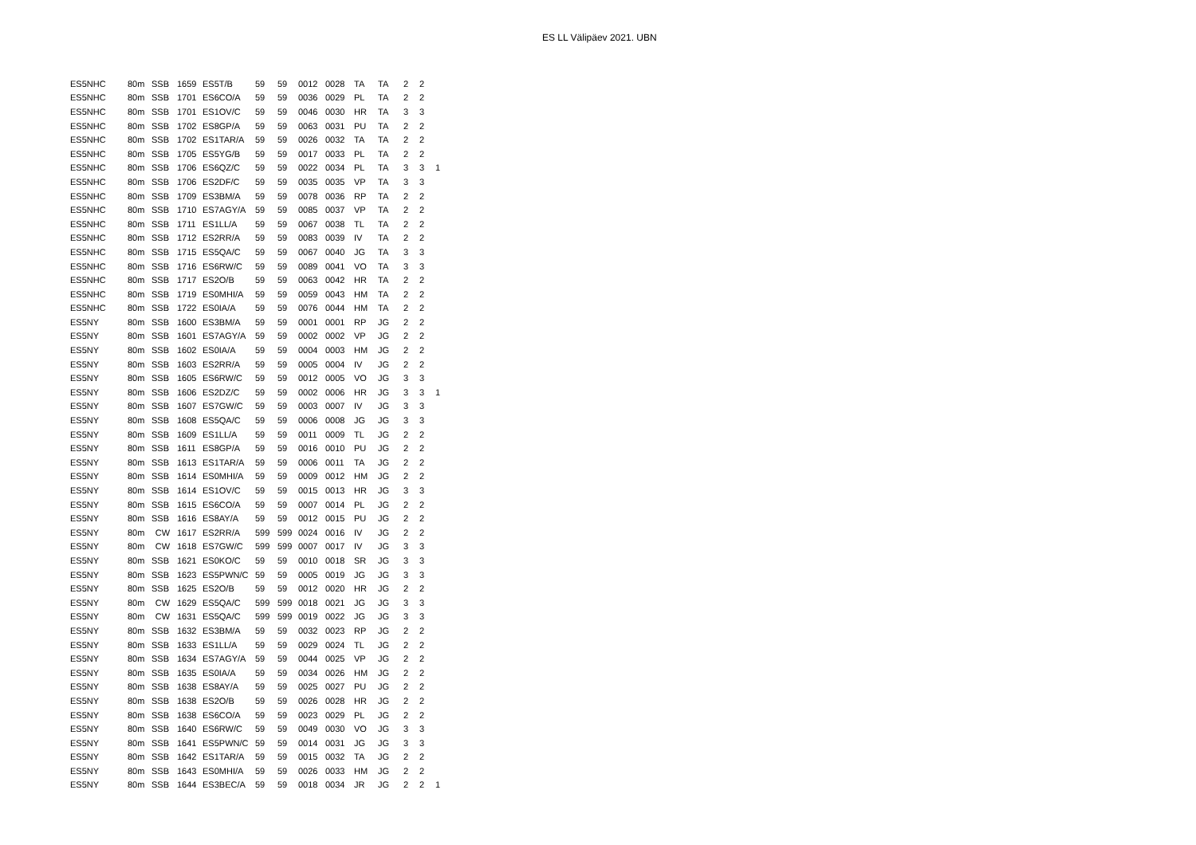ES LL Välipäev 2021. UBN
| ES5NHC | 80m | SSB | 1659 | ES5T/B | 59 | 59 | 0012 | 0028 | TA | TA | 2 | 2 | |
| ES5NHC | 80m | SSB | 1701 | ES6CO/A | 59 | 59 | 0036 | 0029 | PL | TA | 2 | 2 | |
| ES5NHC | 80m | SSB | 1701 | ES1OV/C | 59 | 59 | 0046 | 0030 | HR | TA | 3 | 3 | |
| ES5NHC | 80m | SSB | 1702 | ES8GP/A | 59 | 59 | 0063 | 0031 | PU | TA | 2 | 2 | |
| ES5NHC | 80m | SSB | 1702 | ES1TAR/A | 59 | 59 | 0026 | 0032 | TA | TA | 2 | 2 | |
| ES5NHC | 80m | SSB | 1705 | ES5YG/B | 59 | 59 | 0017 | 0033 | PL | TA | 2 | 2 | |
| ES5NHC | 80m | SSB | 1706 | ES6QZ/C | 59 | 59 | 0022 | 0034 | PL | TA | 3 | 3 | 1 |
| ES5NHC | 80m | SSB | 1706 | ES2DF/C | 59 | 59 | 0035 | 0035 | VP | TA | 3 | 3 | |
| ES5NHC | 80m | SSB | 1709 | ES3BM/A | 59 | 59 | 0078 | 0036 | RP | TA | 2 | 2 | |
| ES5NHC | 80m | SSB | 1710 | ES7AGY/A | 59 | 59 | 0085 | 0037 | VP | TA | 2 | 2 | |
| ES5NHC | 80m | SSB | 1711 | ES1LL/A | 59 | 59 | 0067 | 0038 | TL | TA | 2 | 2 | |
| ES5NHC | 80m | SSB | 1712 | ES2RR/A | 59 | 59 | 0083 | 0039 | IV | TA | 2 | 2 | |
| ES5NHC | 80m | SSB | 1715 | ES5QA/C | 59 | 59 | 0067 | 0040 | JG | TA | 3 | 3 | |
| ES5NHC | 80m | SSB | 1716 | ES6RW/C | 59 | 59 | 0089 | 0041 | VO | TA | 3 | 3 | |
| ES5NHC | 80m | SSB | 1717 | ES2O/B | 59 | 59 | 0063 | 0042 | HR | TA | 2 | 2 | |
| ES5NHC | 80m | SSB | 1719 | ES0MHI/A | 59 | 59 | 0059 | 0043 | HM | TA | 2 | 2 | |
| ES5NHC | 80m | SSB | 1722 | ES0IA/A | 59 | 59 | 0076 | 0044 | HM | TA | 2 | 2 | |
| ES5NY | 80m | SSB | 1600 | ES3BM/A | 59 | 59 | 0001 | 0001 | RP | JG | 2 | 2 | |
| ES5NY | 80m | SSB | 1601 | ES7AGY/A | 59 | 59 | 0002 | 0002 | VP | JG | 2 | 2 | |
| ES5NY | 80m | SSB | 1602 | ES0IA/A | 59 | 59 | 0004 | 0003 | HM | JG | 2 | 2 | |
| ES5NY | 80m | SSB | 1603 | ES2RR/A | 59 | 59 | 0005 | 0004 | IV | JG | 2 | 2 | |
| ES5NY | 80m | SSB | 1605 | ES6RW/C | 59 | 59 | 0012 | 0005 | VO | JG | 3 | 3 | |
| ES5NY | 80m | SSB | 1606 | ES2DZ/C | 59 | 59 | 0002 | 0006 | HR | JG | 3 | 3 | 1 |
| ES5NY | 80m | SSB | 1607 | ES7GW/C | 59 | 59 | 0003 | 0007 | IV | JG | 3 | 3 | |
| ES5NY | 80m | SSB | 1608 | ES5QA/C | 59 | 59 | 0006 | 0008 | JG | JG | 3 | 3 | |
| ES5NY | 80m | SSB | 1609 | ES1LL/A | 59 | 59 | 0011 | 0009 | TL | JG | 2 | 2 | |
| ES5NY | 80m | SSB | 1611 | ES8GP/A | 59 | 59 | 0016 | 0010 | PU | JG | 2 | 2 | |
| ES5NY | 80m | SSB | 1613 | ES1TAR/A | 59 | 59 | 0006 | 0011 | TA | JG | 2 | 2 | |
| ES5NY | 80m | SSB | 1614 | ES0MHI/A | 59 | 59 | 0009 | 0012 | HM | JG | 2 | 2 | |
| ES5NY | 80m | SSB | 1614 | ES1OV/C | 59 | 59 | 0015 | 0013 | HR | JG | 3 | 3 | |
| ES5NY | 80m | SSB | 1615 | ES6CO/A | 59 | 59 | 0007 | 0014 | PL | JG | 2 | 2 | |
| ES5NY | 80m | SSB | 1616 | ES8AY/A | 59 | 59 | 0012 | 0015 | PU | JG | 2 | 2 | |
| ES5NY | 80m | CW | 1617 | ES2RR/A | 599 | 599 | 0024 | 0016 | IV | JG | 2 | 2 | |
| ES5NY | 80m | CW | 1618 | ES7GW/C | 599 | 599 | 0007 | 0017 | IV | JG | 3 | 3 | |
| ES5NY | 80m | SSB | 1621 | ES0KO/C | 59 | 59 | 0010 | 0018 | SR | JG | 3 | 3 | |
| ES5NY | 80m | SSB | 1623 | ES5PWN/C | 59 | 59 | 0005 | 0019 | JG | JG | 3 | 3 | |
| ES5NY | 80m | SSB | 1625 | ES2O/B | 59 | 59 | 0012 | 0020 | HR | JG | 2 | 2 | |
| ES5NY | 80m | CW | 1629 | ES5QA/C | 599 | 599 | 0018 | 0021 | JG | JG | 3 | 3 | |
| ES5NY | 80m | CW | 1631 | ES5QA/C | 599 | 599 | 0019 | 0022 | JG | JG | 3 | 3 | |
| ES5NY | 80m | SSB | 1632 | ES3BM/A | 59 | 59 | 0032 | 0023 | RP | JG | 2 | 2 | |
| ES5NY | 80m | SSB | 1633 | ES1LL/A | 59 | 59 | 0029 | 0024 | TL | JG | 2 | 2 | |
| ES5NY | 80m | SSB | 1634 | ES7AGY/A | 59 | 59 | 0044 | 0025 | VP | JG | 2 | 2 | |
| ES5NY | 80m | SSB | 1635 | ES0IA/A | 59 | 59 | 0034 | 0026 | HM | JG | 2 | 2 | |
| ES5NY | 80m | SSB | 1638 | ES8AY/A | 59 | 59 | 0025 | 0027 | PU | JG | 2 | 2 | |
| ES5NY | 80m | SSB | 1638 | ES2O/B | 59 | 59 | 0026 | 0028 | HR | JG | 2 | 2 | |
| ES5NY | 80m | SSB | 1638 | ES6CO/A | 59 | 59 | 0023 | 0029 | PL | JG | 2 | 2 | |
| ES5NY | 80m | SSB | 1640 | ES6RW/C | 59 | 59 | 0049 | 0030 | VO | JG | 3 | 3 | |
| ES5NY | 80m | SSB | 1641 | ES5PWN/C | 59 | 59 | 0014 | 0031 | JG | JG | 3 | 3 | |
| ES5NY | 80m | SSB | 1642 | ES1TAR/A | 59 | 59 | 0015 | 0032 | TA | JG | 2 | 2 | |
| ES5NY | 80m | SSB | 1643 | ES0MHI/A | 59 | 59 | 0026 | 0033 | HM | JG | 2 | 2 | |
| ES5NY | 80m | SSB | 1644 | ES3BEC/A | 59 | 59 | 0018 | 0034 | JR | JG | 2 | 2 | 1 |